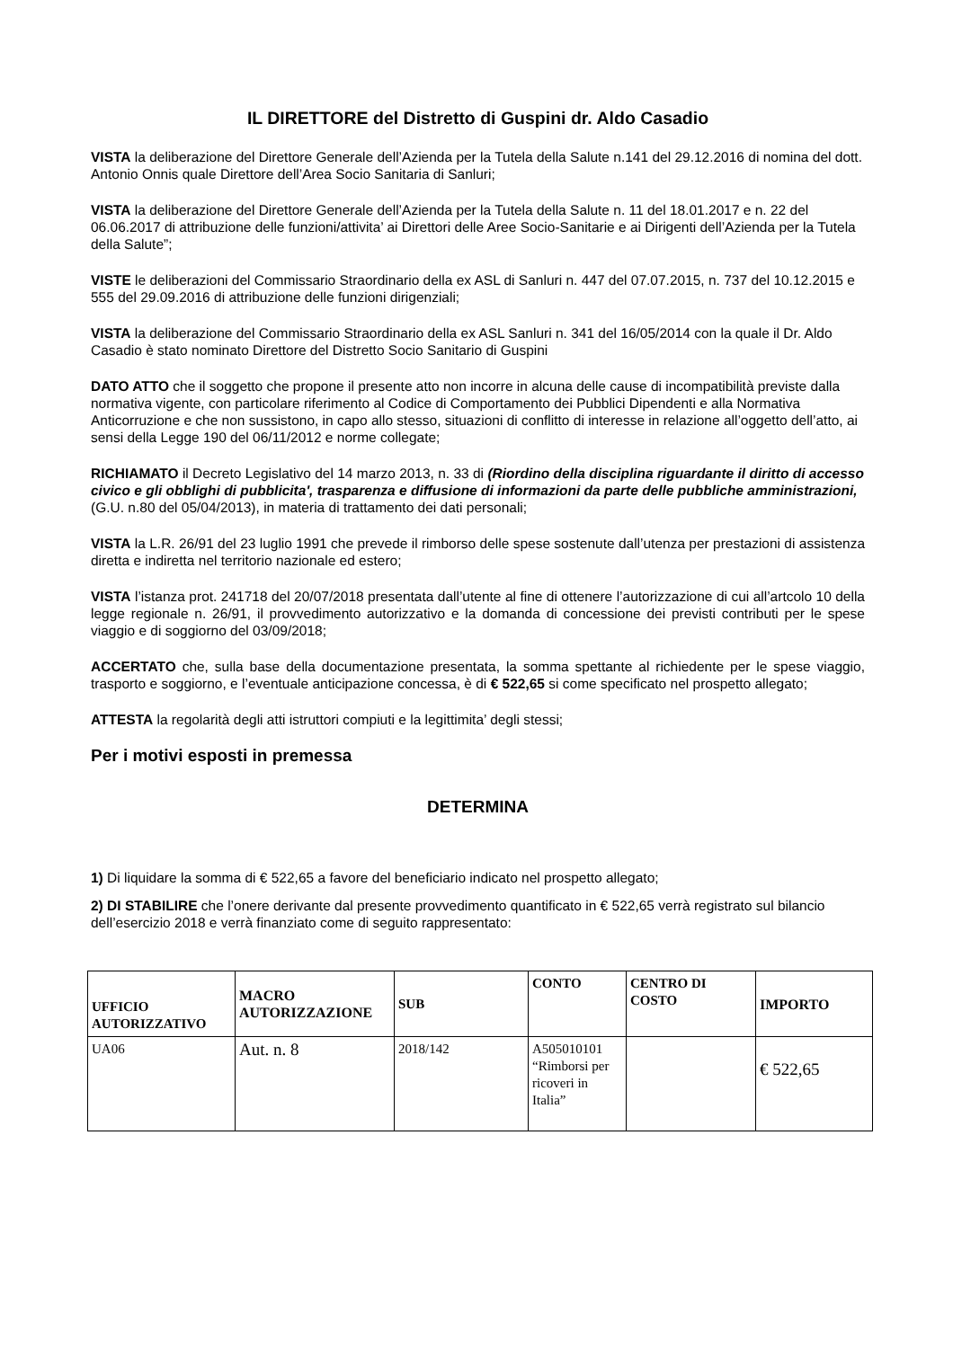IL DIRETTORE del Distretto di Guspini dr. Aldo Casadio
VISTA la deliberazione del Direttore Generale dell’Azienda per la Tutela della Salute n.141 del 29.12.2016 di nomina del dott. Antonio Onnis quale Direttore dell’Area Socio Sanitaria di Sanluri;
VISTA la deliberazione del Direttore Generale dell’Azienda per la Tutela della Salute n. 11 del 18.01.2017 e n. 22 del 06.06.2017 di attribuzione delle funzioni/attivita’ ai Direttori delle Aree Socio-Sanitarie e ai Dirigenti dell’Azienda per la Tutela della Salute”;
VISTE le deliberazioni del Commissario Straordinario della ex ASL di Sanluri n. 447 del 07.07.2015, n. 737 del 10.12.2015 e 555 del 29.09.2016 di attribuzione delle funzioni dirigenziali;
VISTA la deliberazione del Commissario Straordinario della ex ASL Sanluri n. 341 del 16/05/2014 con la quale il Dr. Aldo Casadio è stato nominato Direttore del Distretto Socio Sanitario di Guspini
DATO ATTO che il soggetto che propone il presente atto non incorre in alcuna delle cause di incompatibilità previste dalla normativa vigente, con particolare riferimento al Codice di Comportamento dei Pubblici Dipendenti e alla Normativa Anticorruzione e che non sussistono, in capo allo stesso, situazioni di conflitto di interesse in relazione all’oggetto dell’atto, ai sensi della Legge 190 del 06/11/2012 e norme collegate;
RICHIAMATO il Decreto Legislativo del 14 marzo 2013, n. 33 di (Riordino della disciplina riguardante il diritto di accesso civico e gli obblighi di pubblicita', trasparenza e diffusione di informazioni da parte delle pubbliche amministrazioni, (G.U. n.80 del 05/04/2013), in materia di trattamento dei dati personali;
VISTA la L.R. 26/91 del 23 luglio 1991 che prevede il rimborso delle spese sostenute dall’utenza per prestazioni di assistenza diretta e indiretta nel territorio nazionale ed estero;
VISTA l’istanza prot. 241718 del 20/07/2018 presentata dall’utente al fine di ottenere l’autorizzazione di cui all’artcolo 10 della legge regionale n. 26/91, il provvedimento autorizzativo e la domanda di concessione dei previsti contributi per le spese viaggio e di soggiorno del 03/09/2018;
ACCERTATO che, sulla base della documentazione presentata, la somma spettante al richiedente per le spese viaggio, trasporto e soggiorno, e l’eventuale anticipazione concessa, è di € 522,65 si come specificato nel prospetto allegato;
ATTESTA la regolarità degli atti istruttori compiuti e la legittimita’ degli stessi;
Per i motivi esposti in premessa
DETERMINA
1) Di liquidare la somma di € 522,65 a favore del beneficiario indicato nel prospetto allegato;
2) DI STABILIRE che l’onere derivante dal presente provvedimento quantificato in € 522,65 verrà registrato sul bilancio dell’esercizio 2018 e verrà finanziato come di seguito rappresentato:
| UFFICIO AUTORIZZATIVO | MACRO AUTORIZZAZIONE | SUB | CONTO | CENTRO DI COSTO | IMPORTO |
| --- | --- | --- | --- | --- | --- |
| UA06 | Aut. n. 8 | 2018/142 | A505010101 “Rimborsi per ricoveri in Italia” | | € 522,65 |